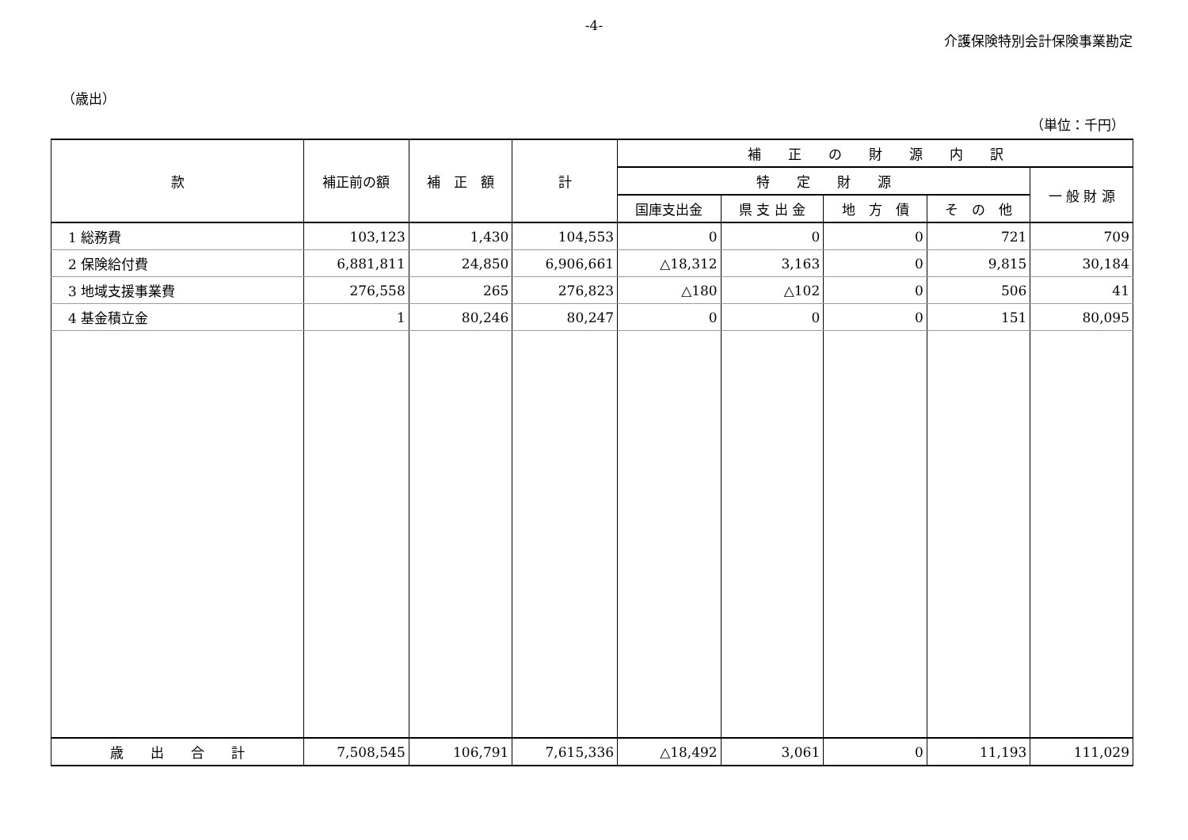-4-
介護保険特別会計保険事業勘定
（歳出）
（単位：千円）
| 款 | 補正前の額 | 補 正 額 | 計 | 補 正 の 財 源 内 訳 | | | | |
| --- | --- | --- | --- | --- | --- | --- | --- | --- |
| | | | | 特 定 財 源 | | | | 一 般 財 源 |
| | | | | 国庫支出金 | 県 支 出 金 | 地 方 債 | そ の 他 | |
| 1 総務費 | 103,123 | 1,430 | 104,553 | 0 | 0 | 0 | 721 | 709 |
| 2 保険給付費 | 6,881,811 | 24,850 | 6,906,661 | △18,312 | 3,163 | 0 | 9,815 | 30,184 |
| 3 地域支援事業費 | 276,558 | 265 | 276,823 | △180 | △102 | 0 | 506 | 41 |
| 4 基金積立金 | 1 | 80,246 | 80,247 | 0 | 0 | 0 | 151 | 80,095 |
| 歳 出 合 計 | 7,508,545 | 106,791 | 7,615,336 | △18,492 | 3,061 | 0 | 11,193 | 111,029 |